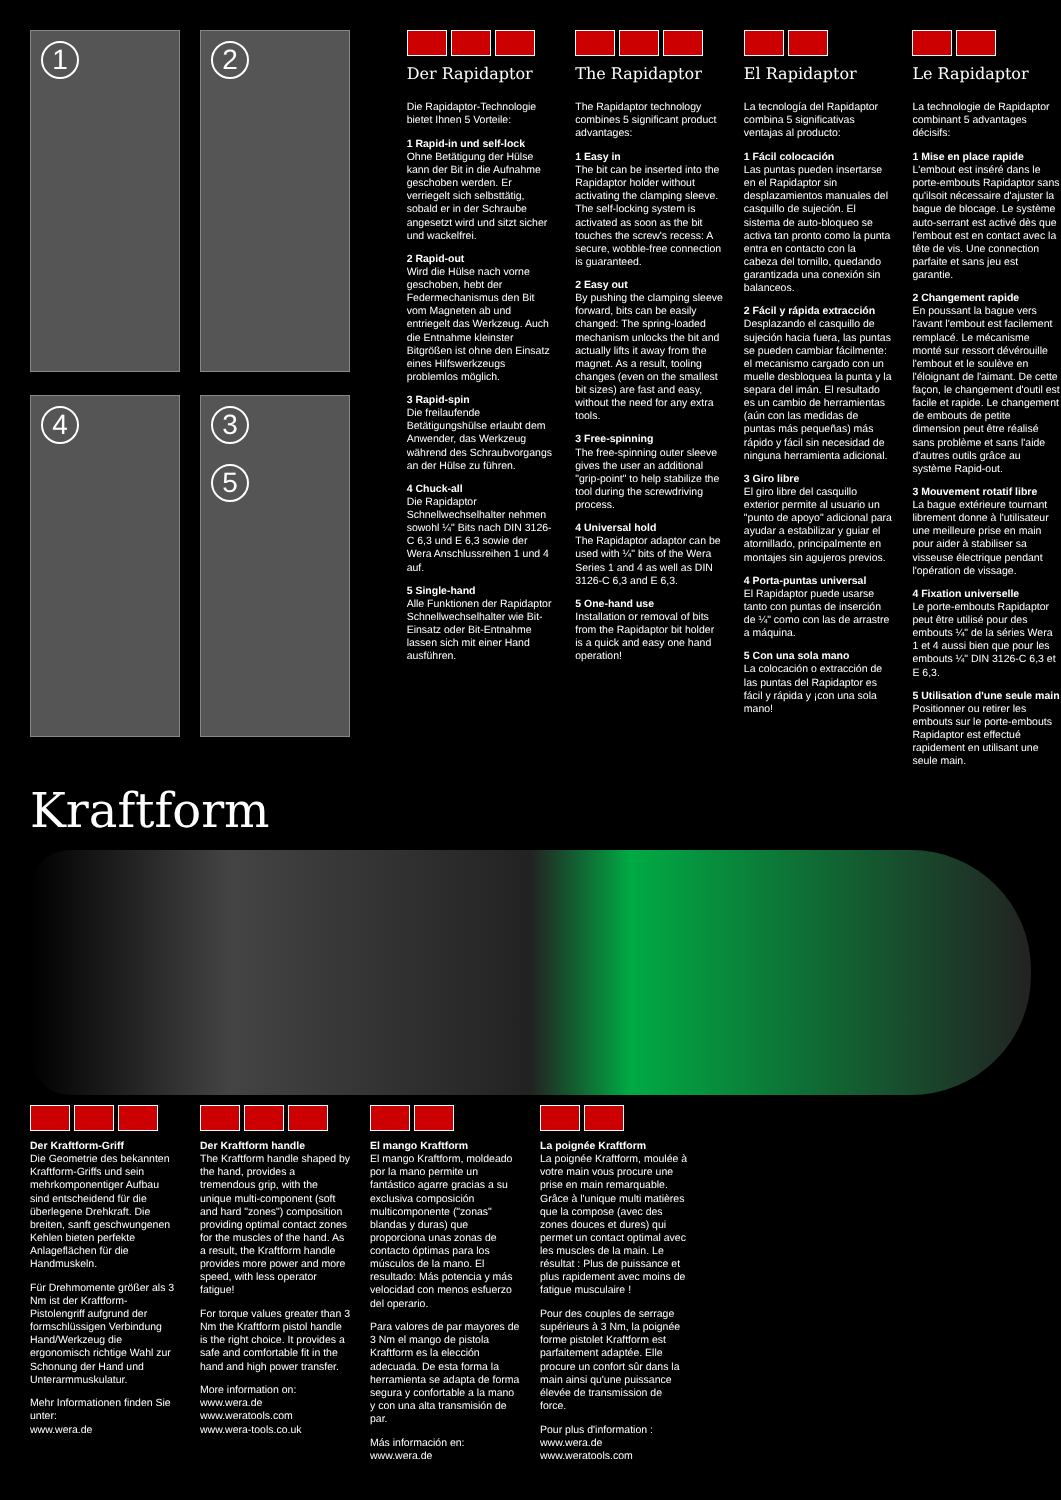1
2
4
3
5
Der Rapidaptor
Die Rapidaptor-Technologie bietet Ihnen 5 Vorteile:
1 Rapid-in und self-lock
Ohne Betätigung der Hülse kann der Bit in die Aufnahme geschoben werden. Er verriegelt sich selbsttätig, sobald er in der Schraube angesetzt wird und sitzt sicher und wackelfrei.
2 Rapid-out
Wird die Hülse nach vorne geschoben, hebt der Federmechanismus den Bit vom Magneten ab und entriegelt das Werkzeug. Auch die Entnahme kleinster Bitgrößen ist ohne den Einsatz eines Hilfswerkzeugs problemlos möglich.
3 Rapid-spin
Die freilaufende Betätigungshülse erlaubt dem Anwender, das Werkzeug während des Schraubvorgangs an der Hülse zu führen.
4 Chuck-all
Die Rapidaptor Schnellwechselhalter nehmen sowohl ¼" Bits nach DIN 3126-C 6,3 und E 6,3 sowie der Wera Anschlussreihen 1 und 4 auf.
5 Single-hand
Alle Funktionen der Rapidaptor Schnellwechselhalter wie Bit-Einsatz oder Bit-Entnahme lassen sich mit einer Hand ausführen.
The Rapidaptor
The Rapidaptor technology combines 5 significant product advantages:
1 Easy in
The bit can be inserted into the Rapidaptor holder without activating the clamping sleeve. The self-locking system is activated as soon as the bit touches the screw's recess: A secure, wobble-free connection is guaranteed.
2 Easy out
By pushing the clamping sleeve forward, bits can be easily changed: The spring-loaded mechanism unlocks the bit and actually lifts it away from the magnet. As a result, tooling changes (even on the smallest bit sizes) are fast and easy, without the need for any extra tools.
3 Free-spinning
The free-spinning outer sleeve gives the user an additional "grip-point" to help stabilize the tool during the screwdriving process.
4 Universal hold
The Rapidaptor adaptor can be used with ¼" bits of the Wera Series 1 and 4 as well as DIN 3126-C 6,3 and E 6,3.
5 One-hand use
Installation or removal of bits from the Rapidaptor bit holder is a quick and easy one hand operation!
El Rapidaptor
La tecnología del Rapidaptor combina 5 significativas ventajas al producto:
1 Fácil colocación
Las puntas pueden insertarse en el Rapidaptor sin desplazamientos manuales del casquillo de sujeción. El sistema de auto-bloqueo se activa tan pronto como la punta entra en contacto con la cabeza del tornillo, quedando garantizada una conexión sin balanceos.
2 Fácil y rápida extracción
Desplazando el casquillo de sujeción hacia fuera, las puntas se pueden cambiar fácilmente: el mecanismo cargado con un muelle desbloquea la punta y la separa del imán. El resultado es un cambio de herramientas (aún con las medidas de puntas más pequeñas) más rápido y fácil sin necesidad de ninguna herramienta adicional.
3 Giro libre
El giro libre del casquillo exterior permite al usuario un "punto de apoyo" adicional para ayudar a estabilizar y guiar el atornillado, principalmente en montajes sin agujeros previos.
4 Porta-puntas universal
El Rapidaptor puede usarse tanto con puntas de inserción de ¼" como con las de arrastre a máquina.
5 Con una sola mano
La colocación o extracción de las puntas del Rapidaptor es fácil y rápida y ¡con una sola mano!
Le Rapidaptor
La technologie de Rapidaptor combinant 5 advantages décisifs:
1 Mise en place rapide
L'embout est inséré dans le porte-embouts Rapidaptor sans qu'ilsoit nécessaire d'ajuster la bague de blocage. Le système auto-serrant est activé dès que l'embout est en contact avec la tête de vis. Une connection parfaite et sans jeu est garantie.
2 Changement rapide
En poussant la bague vers l'avant l'embout est facilement remplacé. Le mécanisme monté sur ressort dévérouille l'embout et le soulève en l'éloignant de l'aimant. De cette façon, le changement d'outil est facile et rapide. Le changement de embouts de petite dimension peut être réalisé sans problème et sans l'aide d'autres outils grâce au système Rapid-out.
3 Mouvement rotatif libre
La bague extérieure tournant librement donne à l'utilisateur une meilleure prise en main pour aider à stabiliser sa visseuse électrique pendant l'opération de vissage.
4 Fixation universelle
Le porte-embouts Rapidaptor peut être utilisé pour des embouts ¼" de la séries Wera 1 et 4 aussi bien que pour les embouts ¼" DIN 3126-C 6,3 et E 6,3.
5 Utilisation d'une seule main
Positionner ou retirer les embouts sur le porte-embouts Rapidaptor est effectué rapidement en utilisant une seule main.
Kraftform
Der Kraftform-Griff
Die Geometrie des bekannten Kraftform-Griffs und sein mehrkomponentiger Aufbau sind entscheidend für die überlegene Drehkraft. Die breiten, sanft geschwungenen Kehlen bieten perfekte Anlageflächen für die Handmuskeln.
Für Drehmomente größer als 3 Nm ist der Kraftform-Pistolengriff aufgrund der formschlüssigen Verbindung Hand/Werkzeug die ergonomisch richtige Wahl zur Schonung der Hand und Unterarmmuskulatur.
Mehr Informationen finden Sie unter:
www.wera.de
Der Kraftform handle
The Kraftform handle shaped by the hand, provides a tremendous grip, with the unique multi-component (soft and hard "zones") composition providing optimal contact zones for the muscles of the hand. As a result, the Kraftform handle provides more power and more speed, with less operator fatigue!
For torque values greater than 3 Nm the Kraftform pistol handle is the right choice. It provides a safe and comfortable fit in the hand and high power transfer.
More information on:
www.wera.de
www.weratools.com
www.wera-tools.co.uk
El mango Kraftform
El mango Kraftform, moldeado por la mano permite un fantástico agarre gracias a su exclusiva composición multicomponente ("zonas" blandas y duras) que proporciona unas zonas de contacto óptimas para los músculos de la mano. El resultado: Más potencia y más velocidad con menos esfuerzo del operario.
Para valores de par mayores de 3 Nm el mango de pistola Kraftform es la elección adecuada. De esta forma la herramienta se adapta de forma segura y confortable a la mano y con una alta transmisión de par.
Más información en:
www.wera.de
La poignée Kraftform
La poignée Kraftform, moulée à votre main vous procure une prise en main remarquable. Grâce à l'unique multi matières que la compose (avec des zones douces et dures) qui permet un contact optimal avec les muscles de la main. Le résultat : Plus de puissance et plus rapidement avec moins de fatigue musculaire !
Pour des couples de serrage supérieurs à 3 Nm, la poignée forme pistolet Kraftform est parfaitement adaptée. Elle procure un confort sûr dans la main ainsi qu'une puissance élevée de transmission de force.
Pour plus d'information :
www.wera.de
www.weratools.com